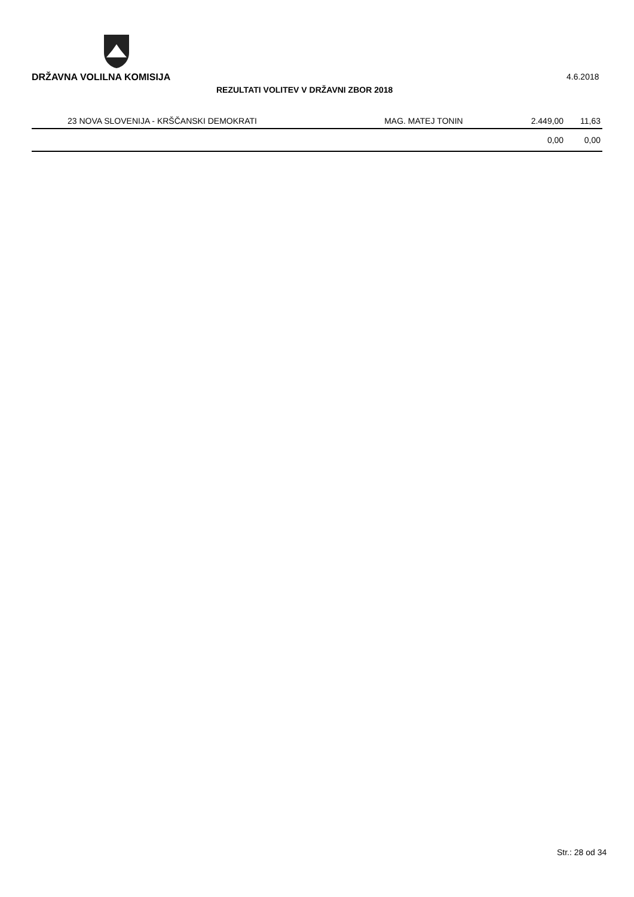DRŽAVNA VOLILNA KOMISIJA 4.6.2018
REZULTATI VOLITEV V DRŽAVNI ZBOR 2018
| 23 NOVA SLOVENIJA - KRŠČANSKI DEMOKRATI | MAG. MATEJ TONIN | 2.449,00 | 11,63 |
| | | 0,00 | 0,00 |
Str.: 28 od 34